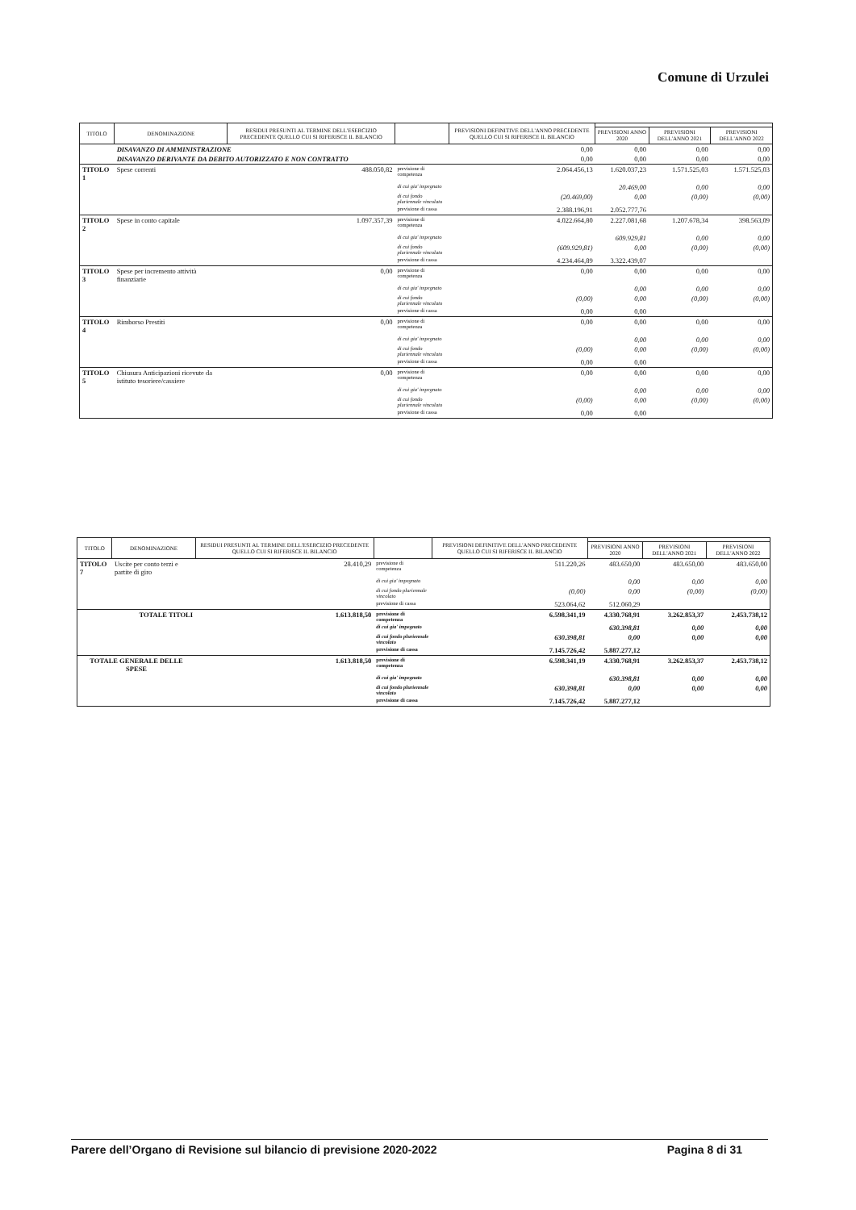Comune di Urzulei
| TITOLO | DENOMINAZIONE | RESIDUI PRESUNTI AL TERMINE DELL'ESERCIZIO PRECEDENTE QUELLO CUI SI RIFERISCE IL BILANCIO | | PREVISIONI DEFINITIVE DELL'ANNO PRECEDENTE QUELLO CUI SI RIFERISCE IL BILANCIO | | | |
| --- | --- | --- | --- | --- | --- | --- | --- |
| | | | | | PREVISIONI ANNO 2020 | PREVISIONI DELL'ANNO 2021 | PREVISIONI DELL'ANNO 2022 |
| | DISAVANZO DI AMMINISTRAZIONE | | | 0,00 | 0,00 | 0,00 | 0,00 |
| | DISAVANZO DERIVANTE DA DEBITO AUTORIZZATO E NON CONTRATTO | | | 0,00 | 0,00 | 0,00 | 0,00 |
| TITOLO 1 | Spese correnti | 488.050,82 | previsione di competenza | 2.064.456,13 | 1.620.037,23 | 1.571.525,03 | 1.571.525,03 |
| | | | di cui gia' impegnato | | 20.469,00 | 0,00 | 0,00 |
| | | | di cui fondo pluriennale vincolato | (20.469,00) | 0,00 | (0,00) | (0,00) |
| | | | previsione di cassa | 2.388.196,91 | 2.052.777,76 | | |
| TITOLO 2 | Spese in conto capitale | 1.097.357,39 | previsione di competenza | 4.022.664,80 | 2.227.081,68 | 1.207.678,34 | 398.563,09 |
| | | | di cui gia' impegnato | | 609.929,81 | 0,00 | 0,00 |
| | | | di cui fondo pluriennale vincolato | (609.929,81) | 0,00 | (0,00) | (0,00) |
| | | | previsione di cassa | 4.234.464,89 | 3.322.439,07 | | |
| TITOLO 3 | Spese per incremento attività finanziarie | 0,00 | previsione di competenza | 0,00 | 0,00 | 0,00 | 0,00 |
| | | | di cui gia' impegnato | | 0,00 | 0,00 | 0,00 |
| | | | di cui fondo pluriennale vincolato | (0,00) | 0,00 | (0,00) | (0,00) |
| | | | previsione di cassa | 0,00 | 0,00 | | |
| TITOLO 4 | Rimborso Prestiti | 0,00 | previsione di competenza | 0,00 | 0,00 | 0,00 | 0,00 |
| | | | di cui gia' impegnato | | 0,00 | 0,00 | 0,00 |
| | | | di cui fondo pluriennale vincolato | (0,00) | 0,00 | (0,00) | (0,00) |
| | | | previsione di cassa | 0,00 | 0,00 | | |
| TITOLO 5 | Chiusura Anticipazioni ricevute da istituto tesoriere/cassiere | 0,00 | previsione di competenza | 0,00 | 0,00 | 0,00 | 0,00 |
| | | | di cui gia' impegnato | | 0,00 | 0,00 | 0,00 |
| | | | di cui fondo pluriennale vincolato | (0,00) | 0,00 | (0,00) | (0,00) |
| | | | previsione di cassa | 0,00 | 0,00 | | |
| TITOLO | DENOMINAZIONE | RESIDUI PRESUNTI AL TERMINE DELL'ESERCIZIO PRECEDENTE QUELLO CUI SI RIFERISCE IL BILANCIO | | PREVISIONI DEFINITIVE DELL'ANNO PRECEDENTE QUELLO CUI SI RIFERISCE IL BILANCIO | | | |
| --- | --- | --- | --- | --- | --- | --- | --- |
| | | | | | PREVISIONI ANNO 2020 | PREVISIONI DELL'ANNO 2021 | PREVISIONI DELL'ANNO 2022 |
| TITOLO 7 | Uscite per conto terzi e partite di giro | 28.410,29 | previsione di competenza | 511.220,26 | 483.650,00 | 483.650,00 | 483.650,00 |
| | | | di cui gia' impegnato | | 0,00 | 0,00 | 0,00 |
| | | | di cui fondo pluriennale vincolato | (0,00) | 0,00 | (0,00) | (0,00) |
| | | | previsione di cassa | 523.064,62 | 512.060,29 | | |
| | TOTALE TITOLI | 1.613.818,50 | previsione di competenza | 6.598.341,19 | 4.330.768,91 | 3.262.853,37 | 2.453.738,12 |
| | | | di cui gia' impegnato | | 630.398,81 | 0,00 | 0,00 |
| | | | di cui fondo pluriennale vincolato | 630.398,81 | 0,00 | 0,00 | 0,00 |
| | | | previsione di cassa | 7.145.726,42 | 5.887.277,12 | | |
| TOTALE GENERALE DELLE SPESE | | 1.613.818,50 | previsione di competenza | 6.598.341,19 | 4.330.768,91 | 3.262.853,37 | 2.453.738,12 |
| | | | di cui gia' impegnato | | 630.398,81 | 0,00 | 0,00 |
| | | | di cui fondo pluriennale vincolato | 630.398,81 | 0,00 | 0,00 | 0,00 |
| | | | previsione di cassa | 7.145.726,42 | 5.887.277,12 | | |
Parere dell’Organo di Revisione sul bilancio di previsione 2020-2022 Pagina 8 di 31